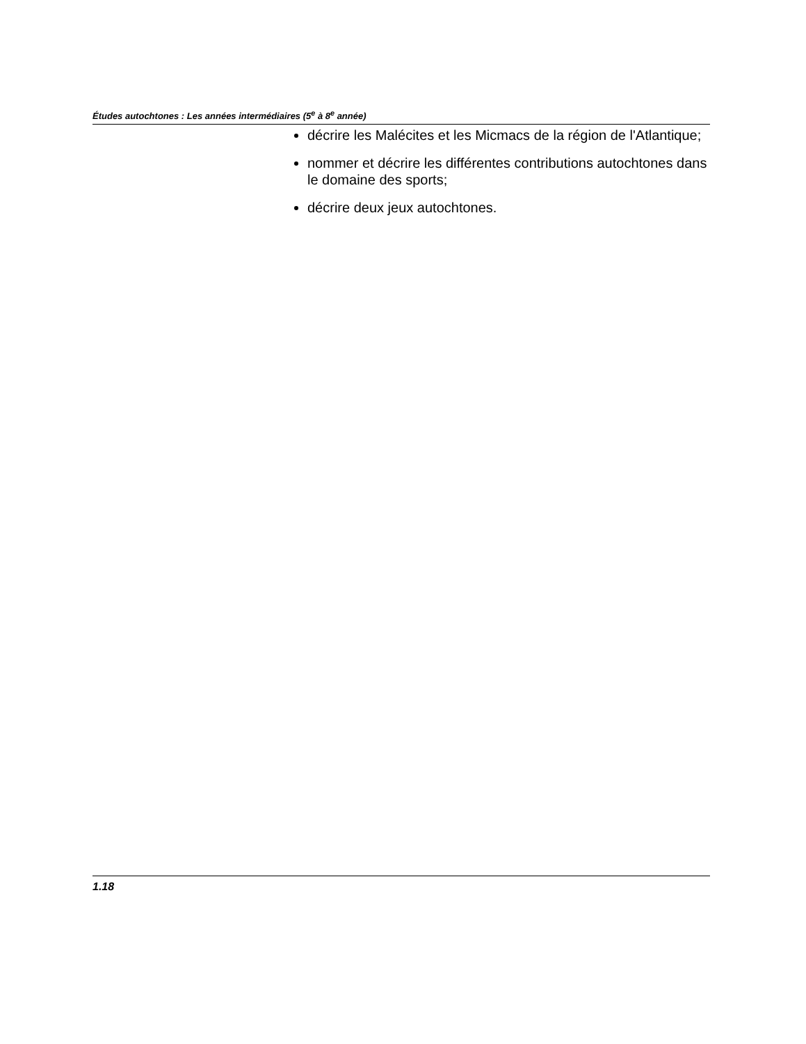Études autochtones : Les années intermédiaires (5<sup>e</sup> à 8<sup>e</sup> année)
décrire les Malécites et les Micmacs de la région de l'Atlantique;
nommer et décrire les différentes contributions autochtones dans le domaine des sports;
décrire deux jeux autochtones.
1.18